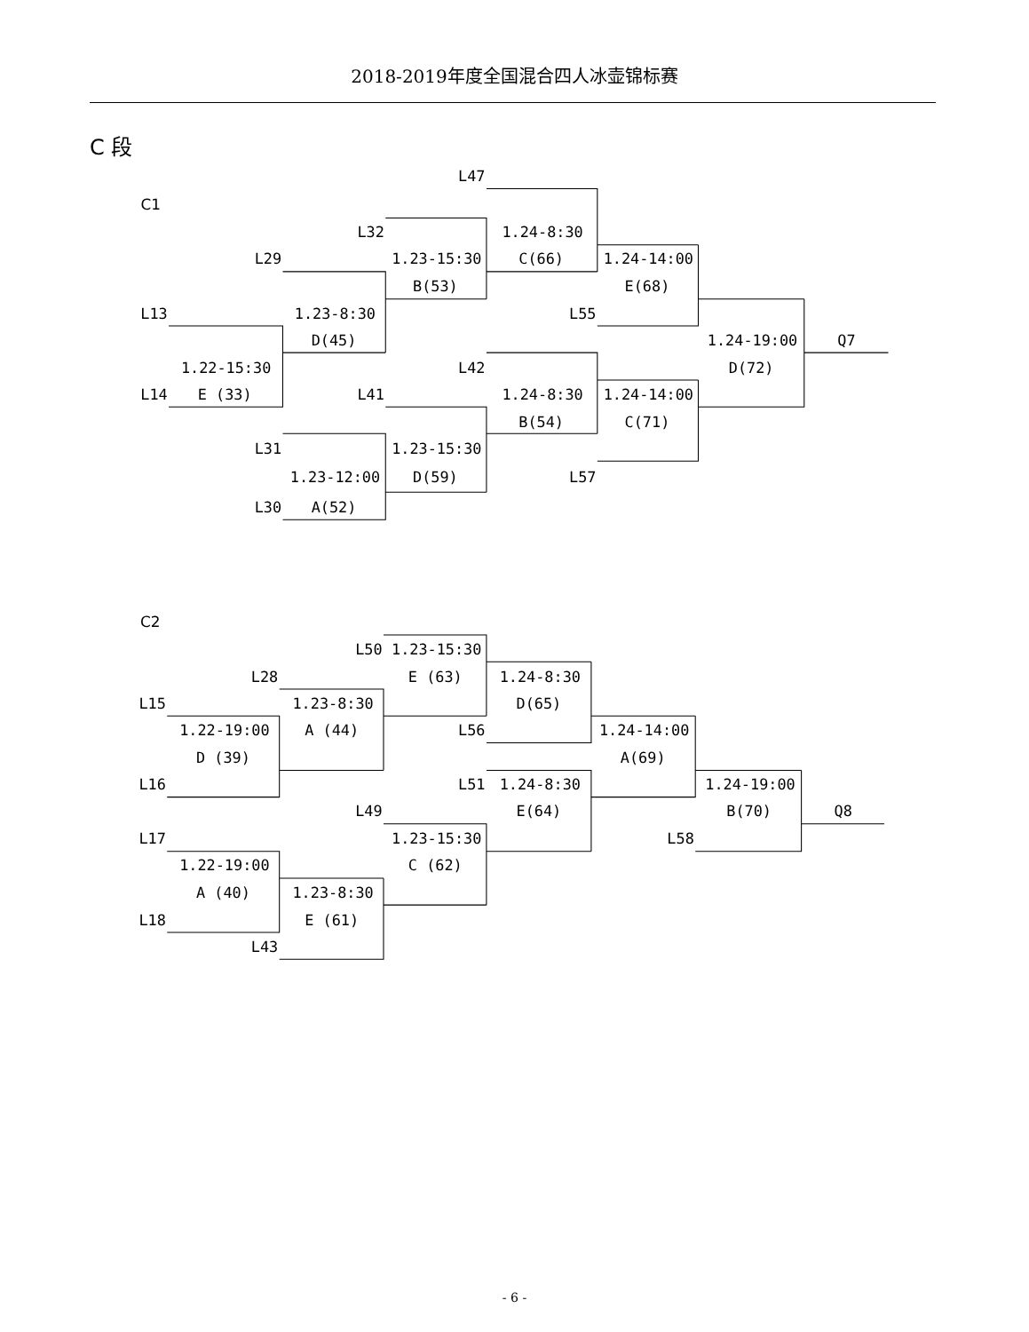2018-2019年度全国混合四人冰壶锦标赛
C 段
C1
L47
L32
L29
L13
L55
L14
L42
L41
L31
L57
L30
1.24-8:30
C(66)
1.23-15:30
B(53)
1.24-14:00
E(68)
1.23-8:30
D(45)
1.24-19:00
D(72)
Q7
1.22-15:30
E (33)
1.24-8:30
B(54)
1.24-14:00
C(71)
1.23-15:30
D(59)
1.23-12:00
A(52)
C2
L50
L28
L15
L56
L16
L51
L49
L17
L58
L18
L43
1.23-15:30
E (63)
1.24-8:30
D(65)
1.23-8:30
A (44)
1.22-19:00
D (39)
1.24-14:00
A(69)
1.24-8:30
E(64)
1.24-19:00
B(70)
Q8
1.23-15:30
C (62)
1.22-19:00
A (40)
1.23-8:30
E (61)
- 6 -